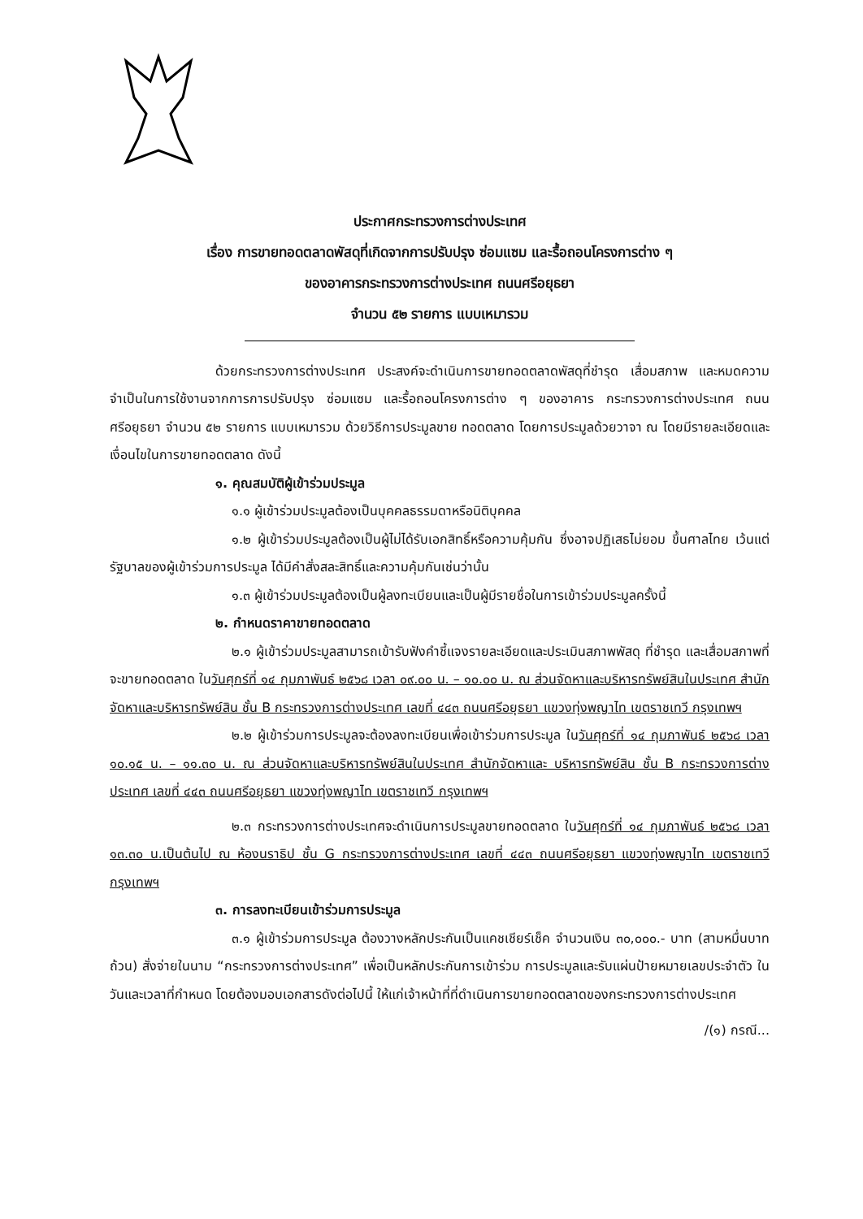ประกาศกระทรวงการต่างประเทศ
เรื่อง การขายทอดตลาดพัสดุที่เกิดจากการปรับปรุง ซ่อมแซม และรื้อถอนโครงการต่าง ๆ
ของอาคารกระทรวงการต่างประเทศ ถนนศรีอยุธยา
จำนวน ๕๒ รายการ แบบเหมารวม
ด้วยกระทรวงการต่างประเทศ ประสงค์จะดำเนินการขายทอดตลาดพัสดุที่ชำรุด เสื่อมสภาพ และหมดความจำเป็นในการใช้งานจากการการปรับปรุง ซ่อมแซม และรื้อถอนโครงการต่าง ๆ ของอาคาร กระทรวงการต่างประเทศ ถนนศรีอยุธยา จำนวน ๕๒ รายการ แบบเหมารวม ด้วยวิธีการประมูลขาย ทอดตลาด โดยการประมูลด้วยวาจา ณ โดยมีรายละเอียดและเงื่อนไขในการขายทอดตลาด ดังนี้
๑. คุณสมบัติผู้เข้าร่วมประมูล
๑.๑ ผู้เข้าร่วมประมูลต้องเป็นบุคคลธรรมดาหรือนิติบุคคล
๑.๒ ผู้เข้าร่วมประมูลต้องเป็นผู้ไม่ได้รับเอกสิทธิ์หรือความคุ้มกัน ซึ่งอาจปฏิเสธไม่ยอม ขึ้นศาลไทย เว้นแต่รัฐบาลของผู้เข้าร่วมการประมูล ได้มีคำสั่งสละสิทธิ์และความคุ้มกันเช่นว่านั้น
๑.๓ ผู้เข้าร่วมประมูลต้องเป็นผู้ลงทะเบียนและเป็นผู้มีรายชื่อในการเข้าร่วมประมูลครั้งนี้
๒. กำหนดราคาขายทอดตลาด
๒.๑ ผู้เข้าร่วมประมูลสามารถเข้ารับฟังคำชี้แจงรายละเอียดและประเมินสภาพพัสดุ ที่ชำรุด และเสื่อมสภาพที่จะขายทอดตลาด ในวันศุกร์ที่ ๑๔ กุมภาพันธ์ ๒๕๖๘ เวลา ๐๙.๐๐ น. – ๑๐.๐๐ น. ณ ส่วนจัดหาและบริหารทรัพย์สินในประเทศ สำนักจัดหาและบริหารทรัพย์สิน ชั้น B กระทรวงการต่างประเทศ เลขที่ ๔๔๓ ถนนศรีอยุธยา แขวงทุ่งพญาไท เขตราชเทวี กรุงเทพฯ
๒.๒ ผู้เข้าร่วมการประมูลจะต้องลงทะเบียนเพื่อเข้าร่วมการประมูล ในวันศุกร์ที่ ๑๔ กุมภาพันธ์ ๒๕๖๘ เวลา ๑๐.๑๕ น. – ๑๑.๓๐ น. ณ ส่วนจัดหาและบริหารทรัพย์สินในประเทศ สำนักจัดหาและ บริหารทรัพย์สิน ชั้น B กระทรวงการต่างประเทศ เลขที่ ๔๔๓ ถนนศรีอยุธยา แขวงทุ่งพญาไท เขตราชเทวี กรุงเทพฯ
๒.๓ กระทรวงการต่างประเทศจะดำเนินการประมูลขายทอดตลาด ในวันศุกร์ที่ ๑๔ กุมภาพันธ์ ๒๕๖๘ เวลา ๑๓.๓๐ น.เป็นต้นไป ณ ห้องนราธิป ชั้น G กระทรวงการต่างประเทศ เลขที่ ๔๔๓ ถนนศรีอยุธยา แขวงทุ่งพญาไท เขตราชเทวี กรุงเทพฯ
๓. การลงทะเบียนเข้าร่วมการประมูล
๓.๑ ผู้เข้าร่วมการประมูล ต้องวางหลักประกันเป็นแคชเชียร์เช็ค จำนวนเงิน ๓๐,๐๐๐.- บาท (สามหมื่นบาทถ้วน) สั่งจ่ายในนาม “กระทรวงการต่างประเทศ” เพื่อเป็นหลักประกันการเข้าร่วม การประมูลและรับแผ่นป้ายหมายเลขประจำตัว ในวันและเวลาที่กำหนด โดยต้องมอบเอกสารดังต่อไปนี้ ให้แก่เจ้าหน้าที่ที่ดำเนินการขายทอดตลาดของกระทรวงการต่างประเทศ
/(๑) กรณี...